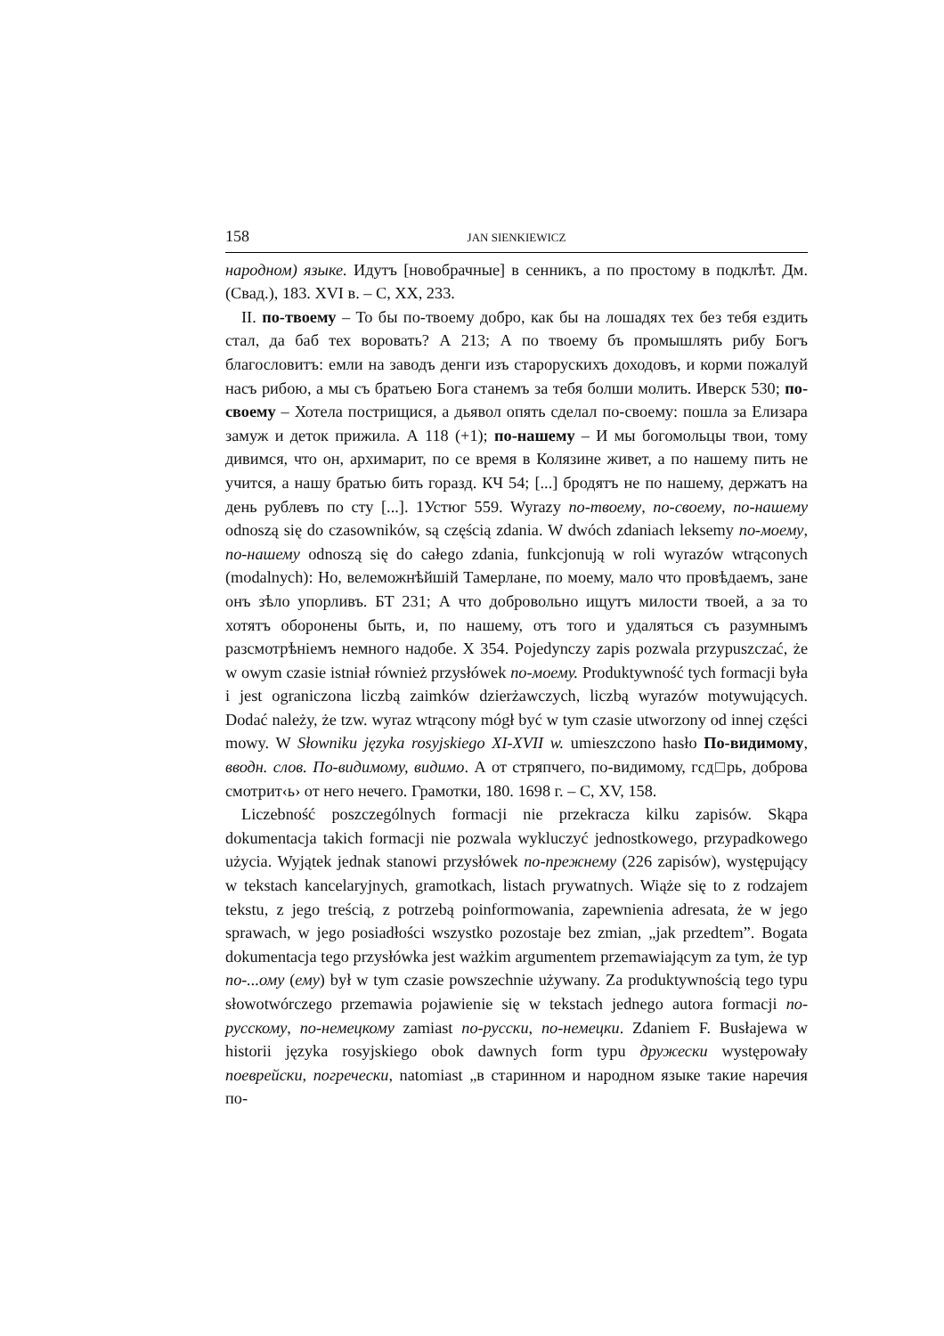158 JAN SIENKIEWICZ
народном) языке. Идутъ [новобрачные] в сенникъ, а по простому в подклѣт. Дм. (Свад.), 183. XVI в. – С, XX, 233.
II. по-твоему – То бы по-твоему добро, как бы на лошадях тех без тебя ездить стал, да баб тех воровать? А 213; А по твоему бъ промышлять рибу Богъ благословитъ: емли на заводъ денги изъ старорускихъ доходовъ, и корми пожалуй насъ рибою, а мы съ братьею Бога станемъ за тебя болши молить. Иверск 530; по-своему – Хотела пострищися, а дьявол опять сделал по-своему: пошла за Елизара замуж и деток прижила. А 118 (+1); по-нашему – И мы богомольцы твои, тому дивимся, что он, архимарит, по се время в Колязине живет, а по нашему пить не учится, а нашу братью бить горазд. КЧ 54; [...] бродятъ не по нашему, держатъ на день рублевъ по сту [...]. 1Устюг 559. Wyrazy по-твоему, по-своему, по-нашему odnoszą się do czasowników, są częścią zdania. W dwóch zdaniach leksemy по-моему, по-нашему odnoszą się do całego zdania, funkcjonują w roli wyrazów wtrąconych (modalnych): Но, велеможнѣйшій Тамерлане, по моему, мало что провѣдаемъ, зане онъ зѣло упорливъ. БТ 231; А что добровольно ищутъ милости твоей, а за то хотятъ оборонены быть, и, по нашему, отъ того и удаляться съ разумнымъ разсмотрѣніемъ немного надобе. Х 354. Pojedynczy zapis pozwala przypuszczać, że w owym czasie istniał również przysłówek по-моему. Produktywność tych formacji była i jest ograniczona liczbą zaimków dzierżawczych, liczbą wyrazów motywujących. Dodać należy, że tzw. wyraz wtrącony mógł być w tym czasie utworzony od innej części mowy. W Słowniku języka rosyjskiego XI-XVII w. umieszczono hasło По-видимому, вводн. слов. По-видимому, видимо. А от стряпчего, по-видимому, гсд□рь, доброва смотрит‹ь› от него нечего. Грамотки, 180. 1698 г. – С, XV, 158.
Liczebność poszczególnych formacji nie przekracza kilku zapisów. Skąpa dokumentacja takich formacji nie pozwala wykluczyć jednostkowego, przypadkowego użycia. Wyjątek jednak stanowi przysłówek по-прежнему (226 zapisów), występujący w tekstach kancelaryjnych, gramotkach, listach prywatnych. Wiąże się to z rodzajem tekstu, z jego treścią, z potrzebą poinformowania, zapewnienia adresata, że w jego sprawach, w jego posiadłości wszystko pozostaje bez zmian, „jak przedtem”. Bogata dokumentacja tego przysłówka jest ważkim argumentem przemawiającym za tym, że typ по-...ому (ему) był w tym czasie powszechnie używany. Za produktywnością tego typu słowotwórczego przemawia pojawienie się w tekstach jednego autora formacji по-русскому, по-немецкому zamiast по-русски, по-немецки. Zdaniem F. Busłajewa w historii języka rosyjskiego obok dawnych form typu дружески występowały поеврейски, погречески, natomiast „в старинном и народном языке такие наречия по-